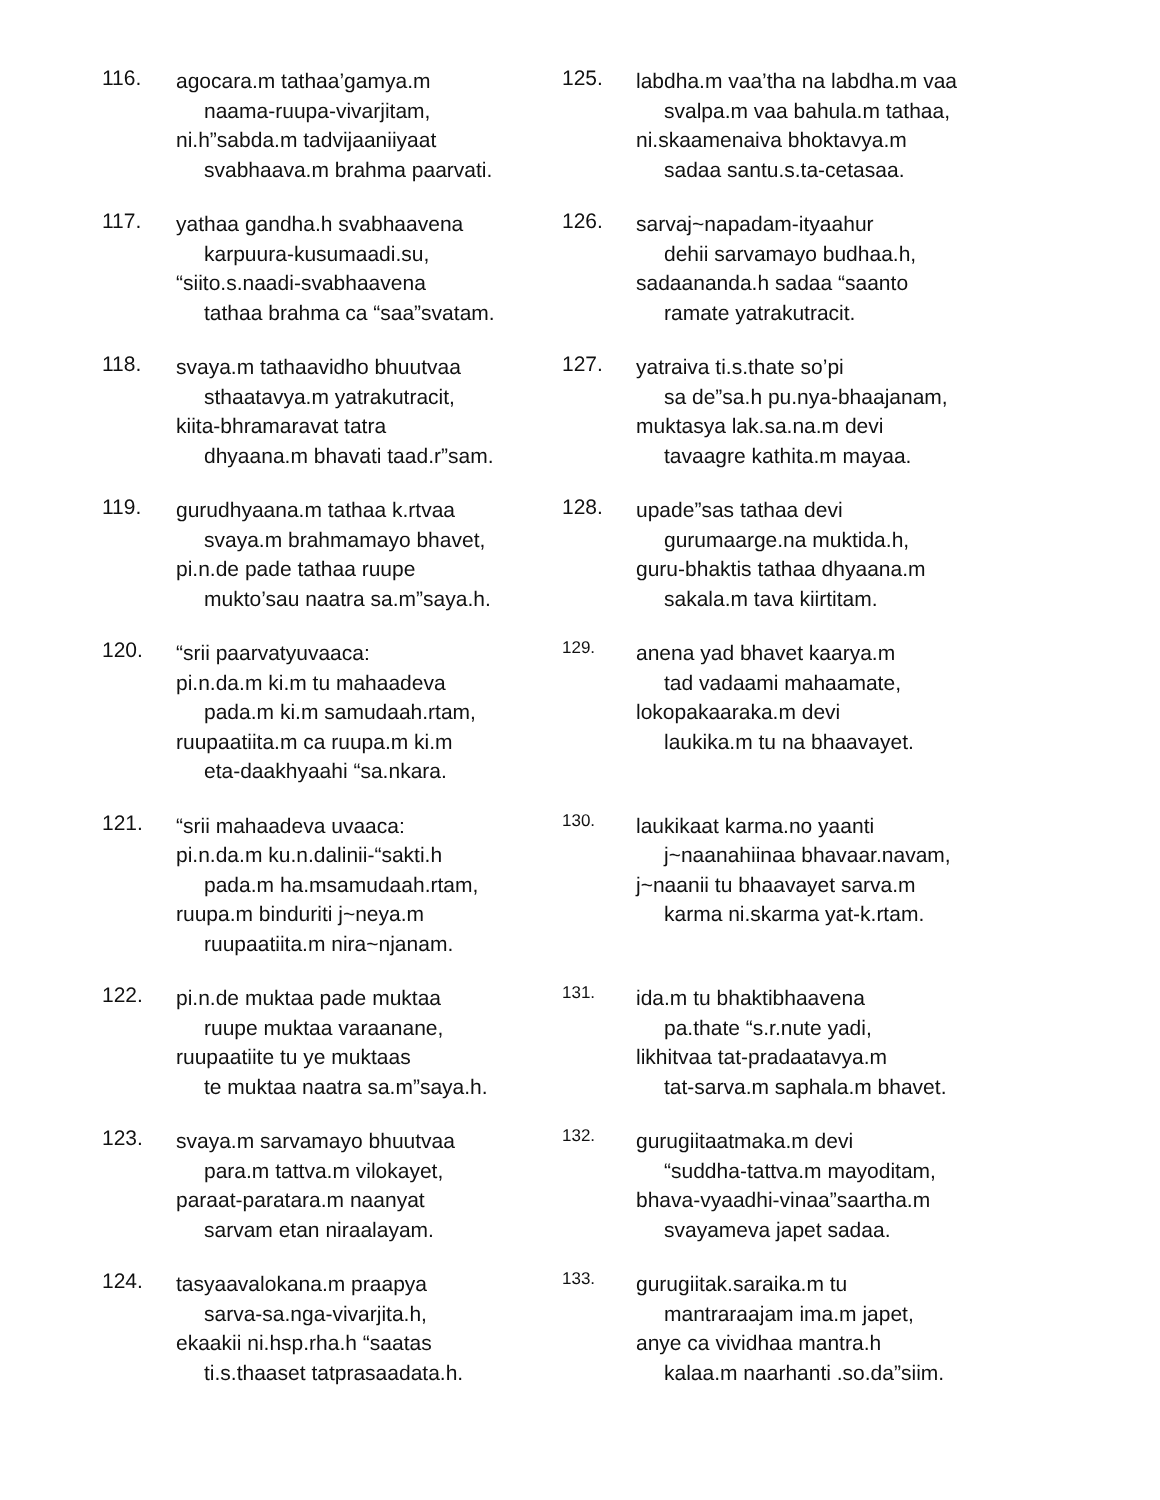116.
agocara.m tathaa’gamya.m
naama-ruupa-vivarjitam,
ni.h”sabda.m tadvijaaniiyaat
svabhaava.m brahma paarvati.
117.
yathaa gandha.h svabhaavena
karpuura-kusumaadi.su,
“siito.s.naadi-svabhaavena
tathaa brahma ca “saa”svatam.
118.
svaya.m tathaavidho bhuutvaa
sthaatavya.m yatrakutracit,
kiita-bhramaravat tatra
dhyaana.m bhavati taad.r”sam.
119.
gurudhyaana.m tathaa k.rtvaa
svaya.m brahmamayo bhavet,
pi.n.de pade tathaa ruupe
mukto’sau naatra sa.m”saya.h.
120.
“srii paarvatyuvaaca:
pi.n.da.m ki.m tu mahaadeva
pada.m ki.m samudaah.rtam,
ruupaatiita.m ca ruupa.m ki.m
eta-daakhyaahi “sa.nkara.
121.
“srii mahaadeva uvaaca:
pi.n.da.m ku.n.dalinii-“sakti.h
pada.m ha.msamudaah.rtam,
ruupa.m binduriti j~neya.m
ruupaatiita.m nira~njanam.
122.
pi.n.de muktaa pade muktaa
ruupe muktaa varaanane,
ruupaatiite tu ye muktaas
te muktaa naatra sa.m”saya.h.
123.
svaya.m sarvamayo bhuutvaa
para.m tattva.m vilokayet,
paraat-paratara.m naanyat
sarvam etan niraalayam.
124.
tasyaavalokana.m praapya
sarva-sa.nga-vivarjita.h,
ekaakii ni.hsp.rha.h “saatas
ti.s.thaaset tatprasaadata.h.
125.
labdha.m vaa’tha na labdha.m vaa
svalpa.m vaa bahula.m tathaa,
ni.skaamenaiva bhoktavya.m
sadaa santu.s.ta-cetasaa.
126.
sarvaj~napadam-ityaahur
dehii sarvamayo budhaa.h,
sadaananda.h sadaa “saanto
ramate yatrakutracit.
127.
yatraiva ti.s.thate so’pi
sa de”sa.h pu.nya-bhaajanam,
muktasya lak.sa.na.m devi
tavaagre kathita.m mayaa.
128.
upade”sas tathaa devi
gurumaarge.na muktida.h,
guru-bhaktis tathaa dhyaana.m
sakala.m tava kiirtitam.
129.
anena yad bhavet kaarya.m
tad vadaami mahaamate,
lokopakaaraka.m devi
laukika.m tu na bhaavayet.
130.
laukikaat karma.no yaanti
j~naanahiinaa bhavaar.navam,
j~naanii tu bhaavayet sarva.m
karma ni.skarma yat-k.rtam.
131.
ida.m tu bhaktibhaavena
pa.thate “s.r.nute yadi,
likhitvaa tat-pradaatavya.m
tat-sarva.m saphala.m bhavet.
132.
gurugiitaatmaka.m devi
“suddha-tattva.m mayoditam,
bhava-vyaadhi-vinaa”saartha.m
svayameva japet sadaa.
133.
gurugiitak.saraika.m tu
mantraraajam ima.m japet,
anye ca vividhaa mantra.h
kalaa.m naarhanti .so.da”siim.